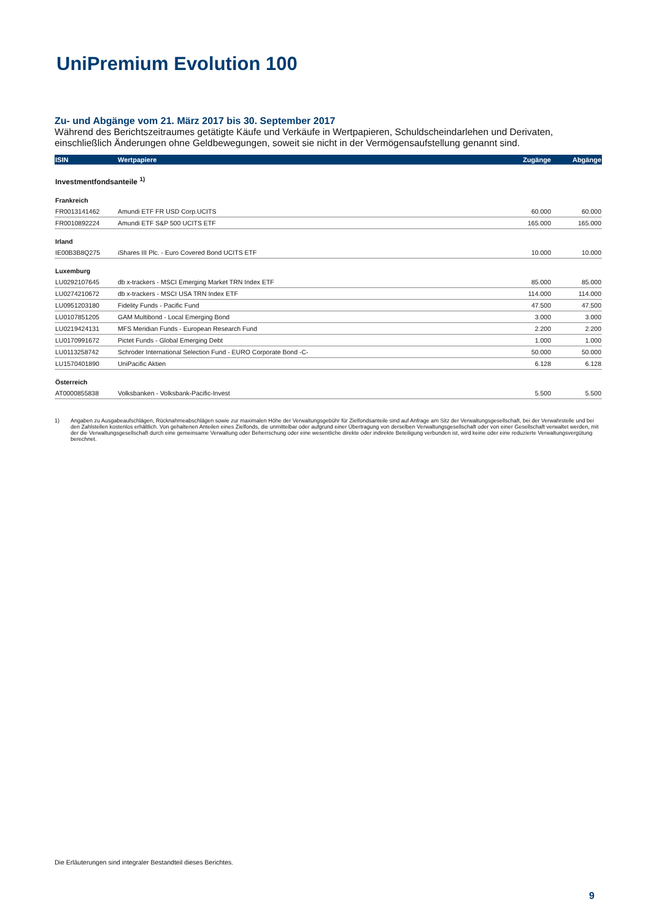UniPremium Evolution 100
Zu- und Abgänge vom 21. März 2017 bis 30. September 2017
Während des Berichtszeitraumes getätigte Käufe und Verkäufe in Wertpapieren, Schuldscheindarlehen und Derivaten, einschließlich Änderungen ohne Geldbewegungen, soweit sie nicht in der Vermögensaufstellung genannt sind.
| ISIN | Wertpapiere | Zugänge | Abgänge |
| --- | --- | --- | --- |
| Investmentfondsanteile <sup>1)</sup> | | | |
| Frankreich | | | |
| FR0013141462 | Amundi ETF FR USD Corp.UCITS | 60.000 | 60.000 |
| FR0010892224 | Amundi ETF S&P 500 UCITS ETF | 165.000 | 165.000 |
| Irland | | | |
| IE00B3B8Q275 | iShares III Plc. - Euro Covered Bond UCITS ETF | 10.000 | 10.000 |
| Luxemburg | | | |
| LU0292107645 | db x-trackers - MSCI Emerging Market TRN Index ETF | 85.000 | 85.000 |
| LU0274210672 | db x-trackers - MSCI USA TRN Index ETF | 114.000 | 114.000 |
| LU0951203180 | Fidelity Funds - Pacific Fund | 47.500 | 47.500 |
| LU0107851205 | GAM Multibond - Local Emerging Bond | 3.000 | 3.000 |
| LU0219424131 | MFS Meridian Funds - European Research Fund | 2.200 | 2.200 |
| LU0170991672 | Pictet Funds - Global Emerging Debt | 1.000 | 1.000 |
| LU0113258742 | Schroder International Selection Fund - EURO Corporate Bond -C- | 50.000 | 50.000 |
| LU1570401890 | UniPacific Aktien | 6.128 | 6.128 |
| Österreich | | | |
| AT0000855838 | Volksbanken - Volksbank-Pacific-Invest | 5.500 | 5.500 |
1) Angaben zu Ausgabeaufschlägen, Rücknahmeabschlägen sowie zur maximalen Höhe der Verwaltungsgebühr für Zielfondsanteile sind auf Anfrage am Sitz der Verwaltungsgesellschaft, bei der Verwahrstelle und bei den Zahlstellen kostenlos erhältlich. Von gehaltenen Anteilen eines Zielfonds, die unmittelbar oder aufgrund einer Übertragung von derselben Verwaltungsgesellschaft oder von einer Gesellschaft verwaltet werden, mit der die Verwaltungsgesellschaft durch eine gemeinsame Verwaltung oder Beherrschung oder eine wesentliche direkte oder indirekte Beteiligung verbunden ist, wird keine oder eine reduzierte Verwaltungsvergütung berechnet.
Die Erläuterungen sind integraler Bestandteil dieses Berichtes.
9